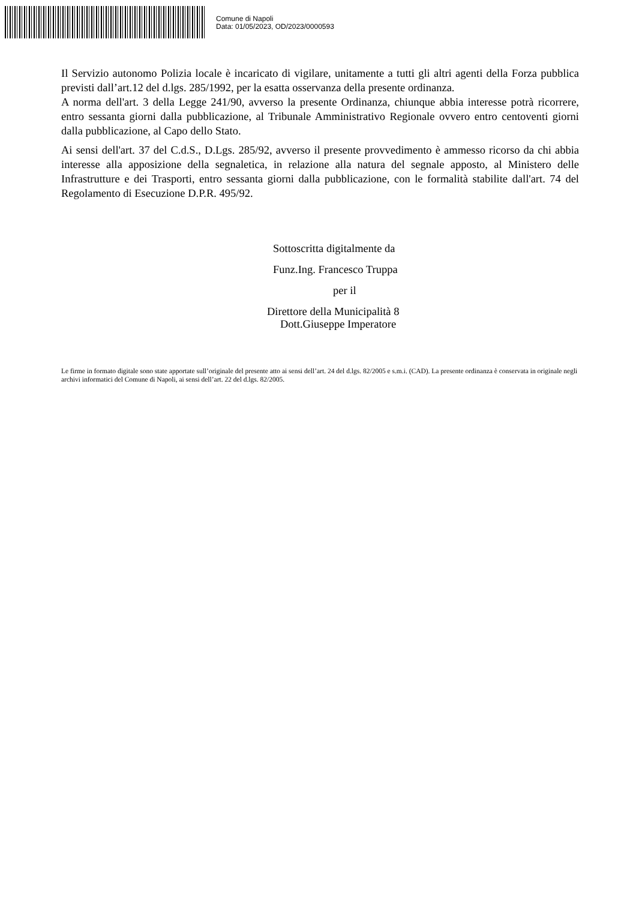Comune di Napoli
Data: 01/05/2023, OD/2023/0000593
Il Servizio autonomo Polizia locale è incaricato di vigilare, unitamente a tutti gli altri agenti della Forza pubblica previsti dall’art.12 del d.lgs. 285/1992, per la esatta osservanza della presente ordinanza.
A norma dell'art. 3 della Legge 241/90, avverso la presente Ordinanza, chiunque abbia interesse potrà ricorrere, entro sessanta giorni dalla pubblicazione, al Tribunale Amministrativo Regionale ovvero entro centoventi giorni dalla pubblicazione, al Capo dello Stato.
Ai sensi dell'art. 37 del C.d.S., D.Lgs. 285/92, avverso il presente provvedimento è ammesso ricorso da chi abbia interesse alla apposizione della segnaletica, in relazione alla natura del segnale apposto, al Ministero delle Infrastrutture e dei Trasporti, entro sessanta giorni dalla pubblicazione, con le formalità stabilite dall'art. 74 del Regolamento di Esecuzione D.P.R. 495/92.
Sottoscritta digitalmente da
Funz.Ing. Francesco Truppa
per il
Direttore della Municipalità 8
Dott.Giuseppe Imperatore
Le firme in formato digitale sono state apportate sull’originale del presente atto ai sensi dell’art. 24 del d.lgs. 82/2005 e s.m.i. (CAD). La presente ordinanza è conservata in originale negli archivi informatici del Comune di Napoli, ai sensi dell’art. 22 del d.lgs. 82/2005.